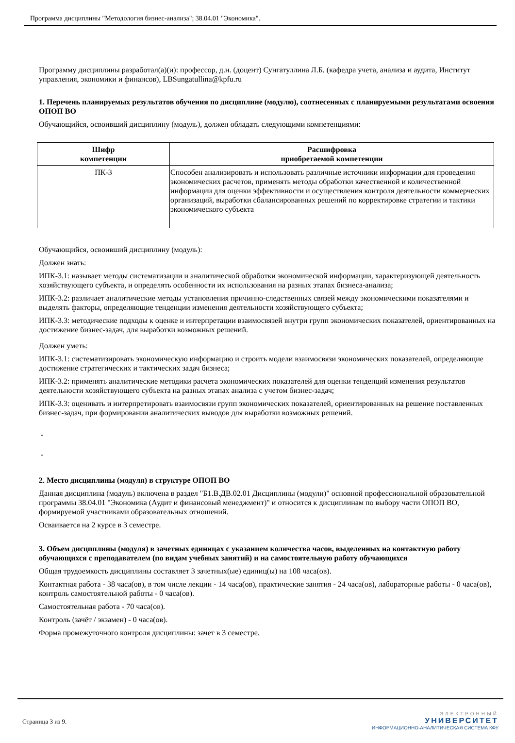Программа дисциплины "Методология бизнес-анализа"; 38.04.01 "Экономика".
Программу дисциплины разработал(а)(и): профессор, д.н. (доцент) Сунгатуллина Л.Б. (кафедра учета, анализа и аудита, Институт управления, экономики и финансов), LBSungatullina@kpfu.ru
1. Перечень планируемых результатов обучения по дисциплине (модулю), соотнесенных с планируемыми результатами освоения ОПОП ВО
Обучающийся, освоивший дисциплину (модуль), должен обладать следующими компетенциями:
| Шифр компетенции | Расшифровка приобретаемой компетенции |
| --- | --- |
| ПК-3 | Способен анализировать и использовать различные источники информации для проведения экономических расчетов, применять методы обработки качественной и количественной информации для оценки эффективности и осуществления контроля деятельности коммерческих организаций, выработки сбалансированных решений по корректировке стратегии и тактики экономического субъекта |
Обучающийся, освоивший дисциплину (модуль):
Должен знать:
ИПК-3.1: называет методы систематизации и аналитической обработки экономической информации, характеризующей деятельность хозяйствующего субъекта, и определять особенности их использования на разных этапах бизнеса-анализа;
ИПК-3.2: различает аналитические методы установления причинно-следственных связей между экономическими показателями и выделять факторы, определяющие тенденции изменения деятельности хозяйствующего субъекта;
ИПК-3.3: методические подходы к оценке и интерпретации взаимосвязей внутри групп экономических показателей, ориентированных на достижение бизнес-задач, для выработки возможных решений.
Должен уметь:
ИПК-3.1: систематизировать экономическую информацию и строить модели взаимосвязи экономических показателей, определяющие достижение стратегических и тактических задач бизнеса;
ИПК-3.2: применять аналитические методики расчета экономических показателей для оценки тенденций изменения результатов деятельности хозяйствующего субъекта на разных этапах анализа с учетом бизнес-задач;
ИПК-3.3: оценивать и интерпретировать взаимосвязи групп экономических показателей, ориентированных на решение поставленных бизнес-задач, при формировании аналитических выводов для выработки возможных решений.
-
-
2. Место дисциплины (модуля) в структуре ОПОП ВО
Данная дисциплина (модуль) включена в раздел "Б1.В.ДВ.02.01 Дисциплины (модули)" основной профессиональной образовательной программы 38.04.01 "Экономика (Аудит и финансовый менеджмент)" и относится к дисциплинам по выбору части ОПОП ВО, формируемой участниками образовательных отношений.
Осваивается на 2 курсе в 3 семестре.
3. Объем дисциплины (модуля) в зачетных единицах с указанием количества часов, выделенных на контактную работу обучающихся с преподавателем (по видам учебных занятий) и на самостоятельную работу обучающихся
Общая трудоемкость дисциплины составляет 3 зачетных(ые) единиц(ы) на 108 часа(ов).
Контактная работа - 38 часа(ов), в том числе лекции - 14 часа(ов), практические занятия - 24 часа(ов), лабораторные работы - 0 часа(ов), контроль самостоятельной работы - 0 часа(ов).
Самостоятельная работа - 70 часа(ов).
Контроль (зачёт / экзамен) - 0 часа(ов).
Форма промежуточного контроля дисциплины: зачет в 3 семестре.
Страница 3 из 9.
ЭЛЕКТРОННЫЙ
УНИВЕРСИТЕТ
ИНФОРМАЦИОННО-АНАЛИТИЧЕСКАЯ СИСТЕМА КФУ